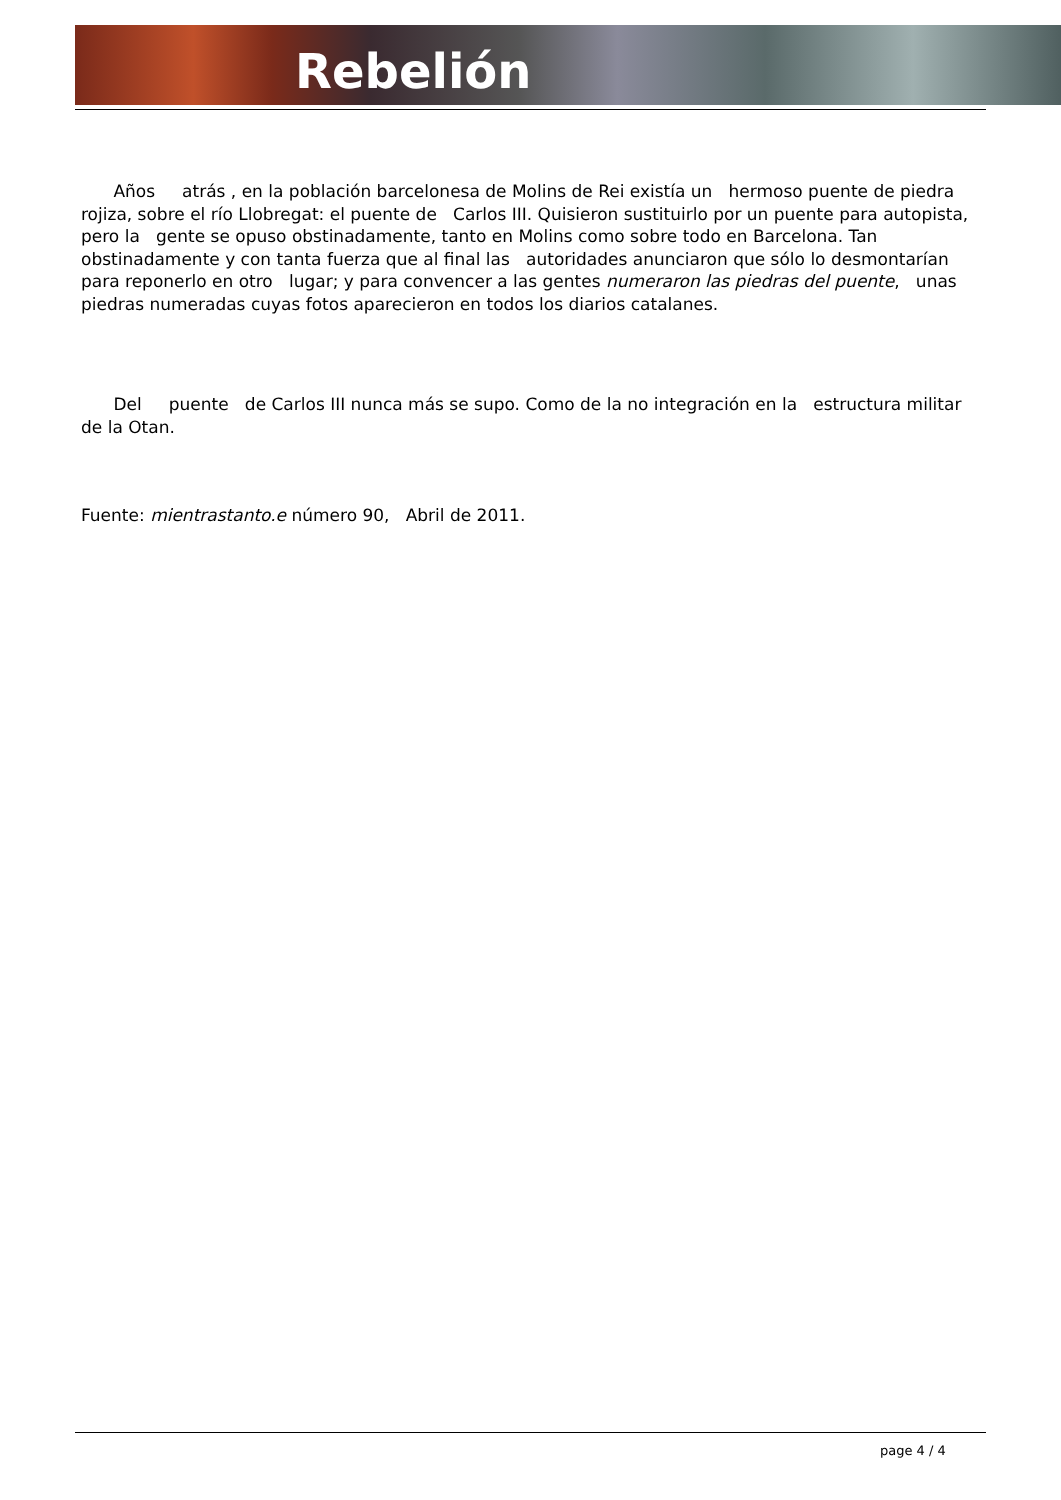Rebelión
Años atrás , en la población barcelonesa de Molins de Rei existía un hermoso puente de piedra rojiza, sobre el río Llobregat: el puente de Carlos III. Quisieron sustituirlo por un puente para autopista, pero la gente se opuso obstinadamente, tanto en Molins como sobre todo en Barcelona. Tan obstinadamente y con tanta fuerza que al final las autoridades anunciaron que sólo lo desmontarían para reponerlo en otro lugar; y para convencer a las gentes numeraron las piedras del puente, unas piedras numeradas cuyas fotos aparecieron en todos los diarios catalanes.
Del puente de Carlos III nunca más se supo. Como de la no integración en la estructura militar de la Otan.
Fuente: mientrastanto.e número 90, Abril de 2011.
page 4 / 4